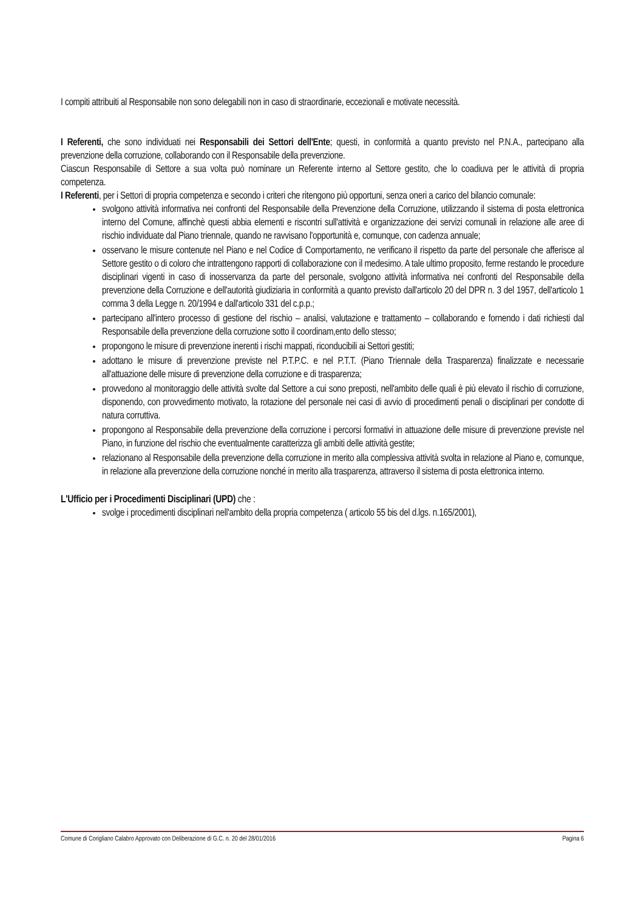I compiti attribuiti al Responsabile non sono delegabili non in caso di straordinarie, eccezionali e motivate necessità.
I Referenti, che sono individuati nei Responsabili dei Settori dell'Ente; questi, in conformità a quanto previsto nel P.N.A., partecipano alla prevenzione della corruzione, collaborando con il Responsabile della prevenzione.
Ciascun Responsabile di Settore a sua volta può nominare un Referente interno al Settore gestito, che lo coadiuva per le attività di propria competenza.
I Referenti, per i Settori di propria competenza e secondo i criteri che ritengono più opportuni, senza oneri a carico del bilancio comunale:
svolgono attività informativa nei confronti del Responsabile della Prevenzione della Corruzione, utilizzando il sistema di posta elettronica interno del Comune, affinchè questi abbia elementi e riscontri sull'attività e organizzazione dei servizi comunali in relazione alle aree di rischio individuate dal Piano triennale, quando ne ravvisano l'opportunità e, comunque, con cadenza annuale;
osservano le misure contenute nel Piano e nel Codice di Comportamento, ne verificano il rispetto da parte del personale che afferisce al Settore gestito o di coloro che intrattengono rapporti di collaborazione con il medesimo. A tale ultimo proposito, ferme restando le procedure disciplinari vigenti in caso di inosservanza da parte del personale, svolgono attività informativa nei confronti del Responsabile della prevenzione della Corruzione e dell'autorità giudiziaria in conformità a quanto previsto dall'articolo 20 del DPR n. 3 del 1957, dell'articolo 1 comma 3 della Legge n. 20/1994 e dall'articolo 331 del c.p.p.;
partecipano all'intero processo di gestione del rischio – analisi, valutazione e trattamento – collaborando e fornendo i dati richiesti dal Responsabile della prevenzione della corruzione sotto il coordinam,ento dello stesso;
propongono le misure di prevenzione inerenti i rischi mappati, riconducibili ai Settori gestiti;
adottano le misure di prevenzione previste nel P.T.P.C. e nel P.T.T. (Piano Triennale della Trasparenza) finalizzate e necessarie all'attuazione delle misure di prevenzione della corruzione e di trasparenza;
provvedono al monitoraggio delle attività svolte dal Settore a cui sono preposti, nell'ambito delle quali è più elevato il rischio di corruzione, disponendo, con provvedimento motivato, la rotazione del personale nei casi di avvio di procedimenti penali o disciplinari per condotte di natura corruttiva.
propongono al Responsabile della prevenzione della corruzione i percorsi formativi in attuazione delle misure di prevenzione previste nel Piano, in funzione del rischio che eventualmente caratterizza gli ambiti delle attività gestite;
relazionano al Responsabile della prevenzione della corruzione in merito alla complessiva attività svolta in relazione al Piano e, comunque, in relazione alla prevenzione della corruzione nonché in merito alla trasparenza, attraverso il sistema di posta elettronica interno.
L'Ufficio per i Procedimenti Disciplinari (UPD) che :
svolge i procedimenti disciplinari nell'ambito della propria competenza ( articolo 55 bis del d.lgs. n.165/2001),
Comune di Corigliano Calabro Approvato con Deliberazione di G.C. n. 20 del 28/01/2016 Pagina 6